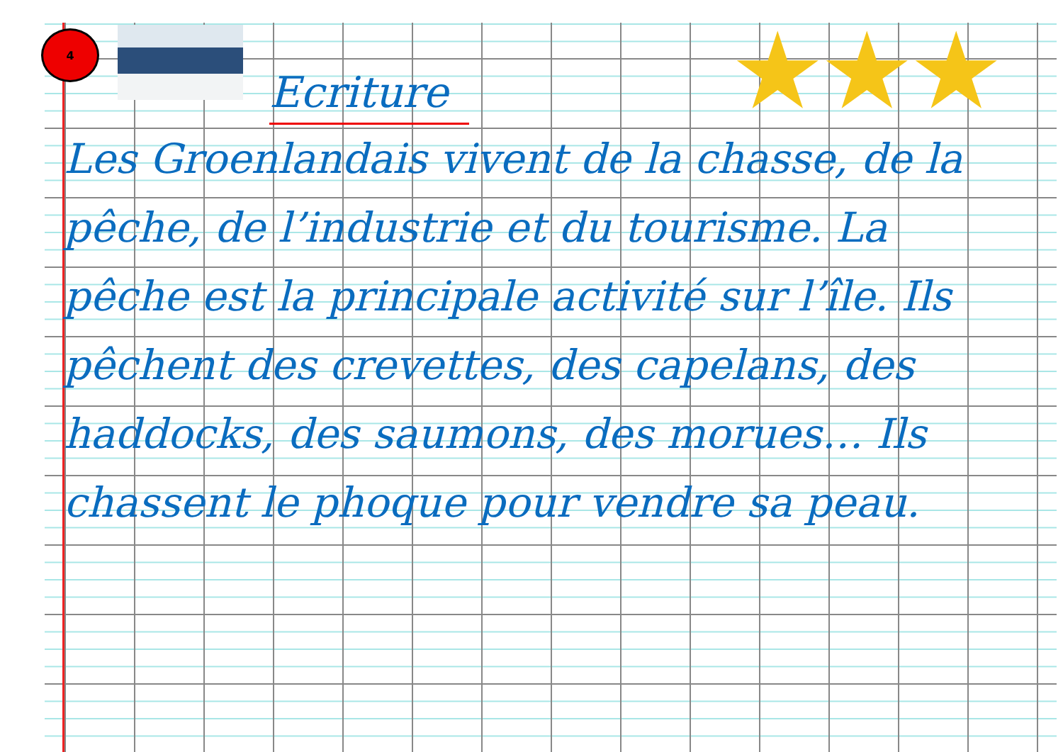4 ★★★
Ecriture
Les Groenlandais vivent de la chasse, de la pêche, de l’industrie et du tourisme. La pêche est la principale activité sur l’île. Ils pêchent des crevettes, des capelans, des haddocks, des saumons, des morues… Ils chassent le phoque pour vendre sa peau.